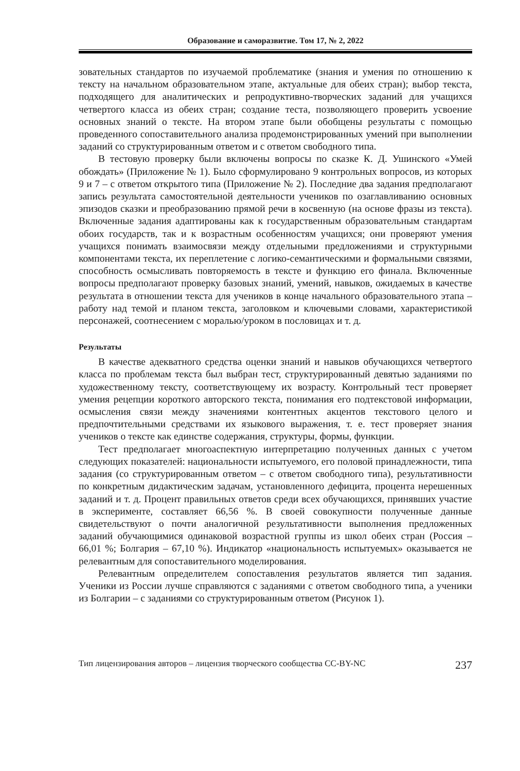Образование и саморазвитие. Том 17, № 2, 2022
зовательных стандартов по изучаемой проблематике (знания и умения по отношению к тексту на начальном образовательном этапе, актуальные для обеих стран); выбор текста, подходящего для аналитических и репродуктивно-творческих заданий для учащихся четвертого класса из обеих стран; создание теста, позволяющего проверить усвоение основных знаний о тексте. На втором этапе были обобщены результаты с помощью проведенного сопоставительного анализа продемонстрированных умений при выполнении заданий со структурированным ответом и с ответом свободного типа.
В тестовую проверку были включены вопросы по сказке К. Д. Ушинского «Умей обождать» (Приложение № 1). Было сформулировано 9 контрольных вопросов, из которых 9 и 7 – с ответом открытого типа (Приложение № 2). Последние два задания предполагают запись результата самостоятельной деятельности учеников по озаглавливанию основных эпизодов сказки и преобразованию прямой речи в косвенную (на основе фразы из текста). Включенные задания адаптированы как к государственным образовательным стандартам обоих государств, так и к возрастным особенностям учащихся; они проверяют умения учащихся понимать взаимосвязи между отдельными предложениями и структурными компонентами текста, их переплетение с логико-семантическими и формальными связями, способность осмысливать повторяемость в тексте и функцию его финала. Включенные вопросы предполагают проверку базовых знаний, умений, навыков, ожидаемых в качестве результата в отношении текста для учеников в конце начального образовательного этапа – работу над темой и планом текста, заголовком и ключевыми словами, характеристикой персонажей, соотнесением с моралью/уроком в пословицах и т. д.
Результаты
В качестве адекватного средства оценки знаний и навыков обучающихся четвертого класса по проблемам текста был выбран тест, структурированный девятью заданиями по художественному тексту, соответствующему их возрасту. Контрольный тест проверяет умения рецепции короткого авторского текста, понимания его подтекстовой информации, осмысления связи между значениями контентных акцентов текстового целого и предпочтительными средствами их языкового выражения, т. е. тест проверяет знания учеников о тексте как единстве содержания, структуры, формы, функции.
Тест предполагает многоаспектную интерпретацию полученных данных с учетом следующих показателей: национальности испытуемого, его половой принадлежности, типа задания (со структурированным ответом – с ответом свободного типа), результативности по конкретным дидактическим задачам, установленного дефицита, процента нерешенных заданий и т. д. Процент правильных ответов среди всех обучающихся, принявших участие в эксперименте, составляет 66,56 %. В своей совокупности полученные данные свидетельствуют о почти аналогичной результативности выполнения предложенных заданий обучающимися одинаковой возрастной группы из школ обеих стран (Россия – 66,01 %; Болгария – 67,10 %). Индикатор «национальность испытуемых» оказывается не релевантным для сопоставительного моделирования.
Релевантным определителем сопоставления результатов является тип задания. Ученики из России лучше справляются с заданиями с ответом свободного типа, а ученики из Болгарии – с заданиями со структурированным ответом (Рисунок 1).
Тип лицензирования авторов – лицензия творческого сообщества CC-BY-NC 237